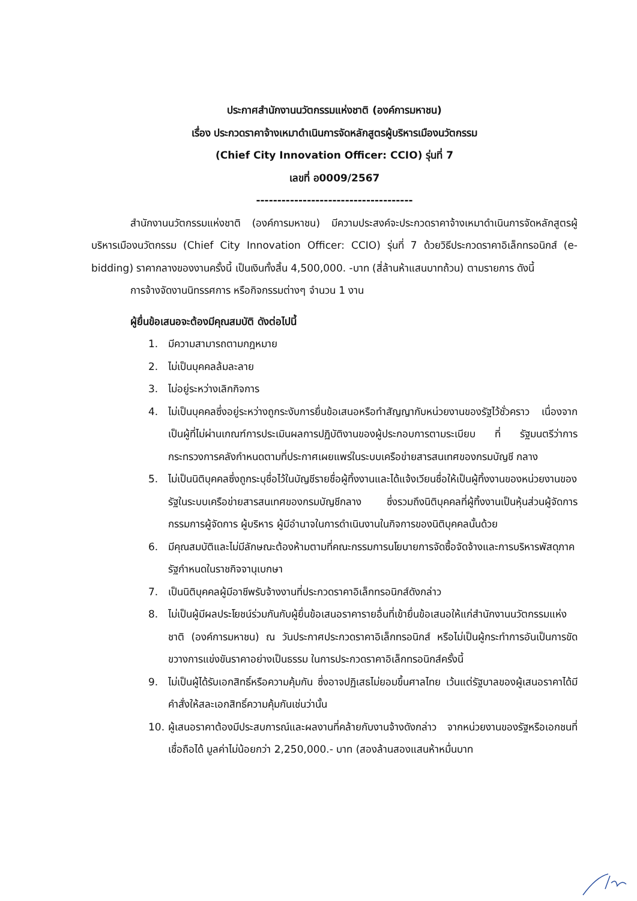ประกาศสำนักงานนวัตกรรมแห่งชาติ (องค์การมหาชน)
เรื่อง ประกวดราคาจ้างเหมาดำเนินการจัดหลักสูตรผู้บริหารเมืองนวัตกรรม
(Chief City Innovation Officer: CCIO) รุ่นที่ 7
เลขที่ อ0009/2567
-------------------------------------
สำนักงานนวัตกรรมแห่งชาติ (องค์การมหาชน) มีความประสงค์จะประกวดราคาจ้างเหมาดำเนินการจัดหลักสูตรผู้บริหารเมืองนวัตกรรม (Chief City Innovation Officer: CCIO) รุ่นที่ 7 ด้วยวิธีประกวดราคาอิเล็กทรอนิกส์ (e-bidding) ราคากลางของงานครั้งนี้ เป็นเงินทั้งสิ้น 4,500,000. -บาท (สี่ล้านห้าแสนบาทถ้วน) ตามรายการ ดังนี้
การจ้างจัดงานนิทรรศการ หรือกิจกรรมต่างๆ จำนวน 1 งาน
ผู้ยื่นข้อเสนอจะต้องมีคุณสมบัติ ดังต่อไปนี้
1. มีความสามารถตามกฎหมาย
2. ไม่เป็นบุคคลล้มละลาย
3. ไม่อยู่ระหว่างเลิกกิจการ
4. ไม่เป็นบุคคลซึ่งอยู่ระหว่างถูกระงับการยื่นข้อเสนอหรือทำสัญญากับหน่วยงานของรัฐไว้ชั่วคราว เนื่องจากเป็นผู้ที่ไม่ผ่านเกณฑ์การประเมินผลการปฏิบัติงานของผู้ประกอบการตามระเบียบ ที่ รัฐมนตรีว่าการกระทรวงการคลังกำหนดตามที่ประกาศเผยแพร่ในระบบเครือข่ายสารสนเทศของกรมบัญชี กลาง
5. ไม่เป็นนิติบุคคลซึ่งถูกระบุชื่อไว้ในบัญชีรายชื่อผู้ทิ้งงานและได้แจ้งเวียนชื่อให้เป็นผู้ทิ้งงานของหน่วยงานของรัฐในระบบเครือข่ายสารสนเทศของกรมบัญชีกลาง ซึ่งรวมถึงนิติบุคคลที่ผู้ทิ้งงานเป็นหุ้นส่วนผู้จัดการ กรรมการผู้จัดการ ผู้บริหาร ผู้มีอำนาจในการดำเนินงานในกิจการของนิติบุคคลนั้นด้วย
6. มีคุณสมบัติและไม่มีลักษณะต้องห้ามตามที่คณะกรรมการนโยบายการจัดซื้อจัดจ้างและการบริหารพัสดุภาครัฐกำหนดในราชกิจจานุเบกษา
7. เป็นนิติบุคคลผู้มีอาชีพรับจ้างงานที่ประกวดราคาอิเล็กทรอนิกส์ดังกล่าว
8. ไม่เป็นผู้มีผลประโยชน์ร่วมกันกับผู้ยื่นข้อเสนอราคารายอื่นที่เข้ายื่นข้อเสนอให้แก่สำนักงานนวัตกรรมแห่งชาติ (องค์การมหาชน) ณ วันประกาศประกวดราคาอิเล็กทรอนิกส์ หรือไม่เป็นผู้กระทำการอันเป็นการขัดขวางการแข่งขันราคาอย่างเป็นธรรม ในการประกวดราคาอิเล็กทรอนิกส์ครั้งนี้
9. ไม่เป็นผู้ได้รับเอกสิทธิ์หรือความคุ้มกัน ซึ่งอาจปฏิเสธไม่ยอมขึ้นศาลไทย เว้นแต่รัฐบาลของผู้เสนอราคาได้มีคำสั่งให้สละเอกสิทธิ์ความคุ้มกันเช่นว่านั้น
10. ผู้เสนอราคาต้องมีประสบการณ์และผลงานที่คล้ายกับงานจ้างดังกล่าว จากหน่วยงานของรัฐหรือเอกชนที่เชื่อถือได้ มูลค่าไม่น้อยกว่า 2,250,000.- บาท (สองล้านสองแสนห้าหมื่นบาท